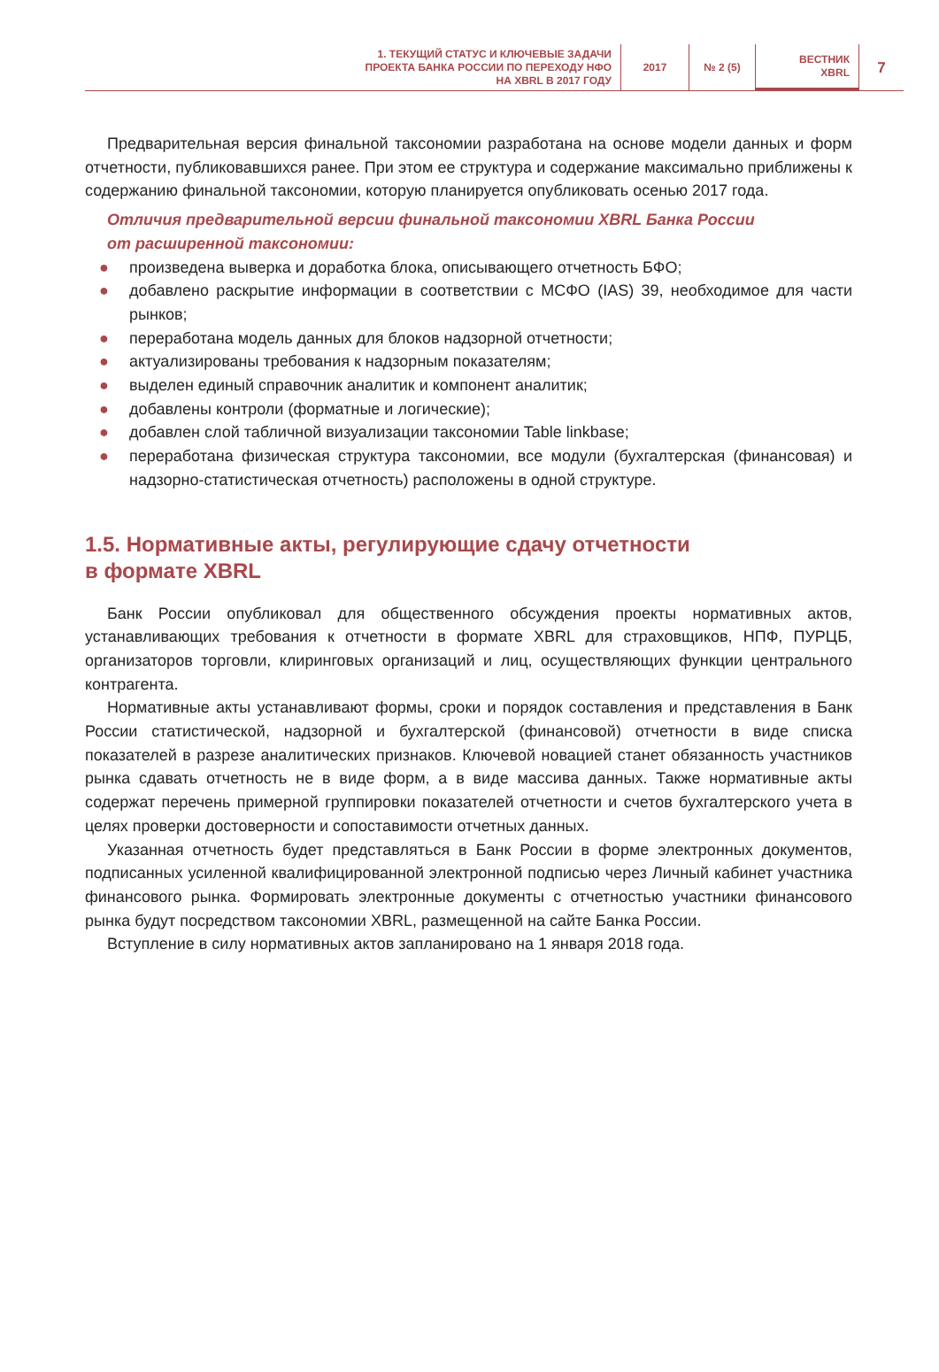1. ТЕКУЩИЙ СТАТУС И КЛЮЧЕВЫЕ ЗАДАЧИ
ПРОЕКТА БАНКА РОССИИ ПО ПЕРЕХОДУ НФО
НА XBRL В 2017 ГОДУ
2017 № 2 (5) ВЕСТНИК
XBRL
7
Предварительная версия финальной таксономии разработана на основе модели данных и форм отчетности, публиковавшихся ранее. При этом ее структура и содержание максимально приближены к содержанию финальной таксономии, которую планируется опубликовать осенью 2017 года.
Отличия предварительной версии финальной таксономии XBRL Банка России
от расширенной таксономии:
● произведена выверка и доработка блока, описывающего отчетность БФО;
● добавлено раскрытие информации в соответствии с МСФО (IAS) 39, необходимое для части рынков;
● переработана модель данных для блоков надзорной отчетности;
● актуализированы требования к надзорным показателям;
● выделен единый справочник аналитик и компонент аналитик;
● добавлены контроли (форматные и логические);
● добавлен слой табличной визуализации таксономии Table linkbase;
● переработана физическая структура таксономии, все модули (бухгалтерская (финансовая) и надзорно-статистическая отчетность) расположены в одной структуре.
1.5. Нормативные акты, регулирующие сдачу отчетности
в формате XBRL
Банк России опубликовал для общественного обсуждения проекты нормативных актов, устанавливающих требования к отчетности в формате XBRL для страховщиков, НПФ, ПУРЦБ, организаторов торговли, клиринговых организаций и лиц, осуществляющих функции центрального контрагента.
Нормативные акты устанавливают формы, сроки и порядок составления и представления в Банк России статистической, надзорной и бухгалтерской (финансовой) отчетности в виде списка показателей в разрезе аналитических признаков. Ключевой новацией станет обязанность участников рынка сдавать отчетность не в виде форм, а в виде массива данных. Также нормативные акты содержат перечень примерной группировки показателей отчетности и счетов бухгалтерского учета в целях проверки достоверности и сопоставимости отчетных данных.
Указанная отчетность будет представляться в Банк России в форме электронных документов, подписанных усиленной квалифицированной электронной подписью через Личный кабинет участника финансового рынка. Формировать электронные документы с отчетностью участники финансового рынка будут посредством таксономии XBRL, размещенной на сайте Банка России.
Вступление в силу нормативных актов запланировано на 1 января 2018 года.